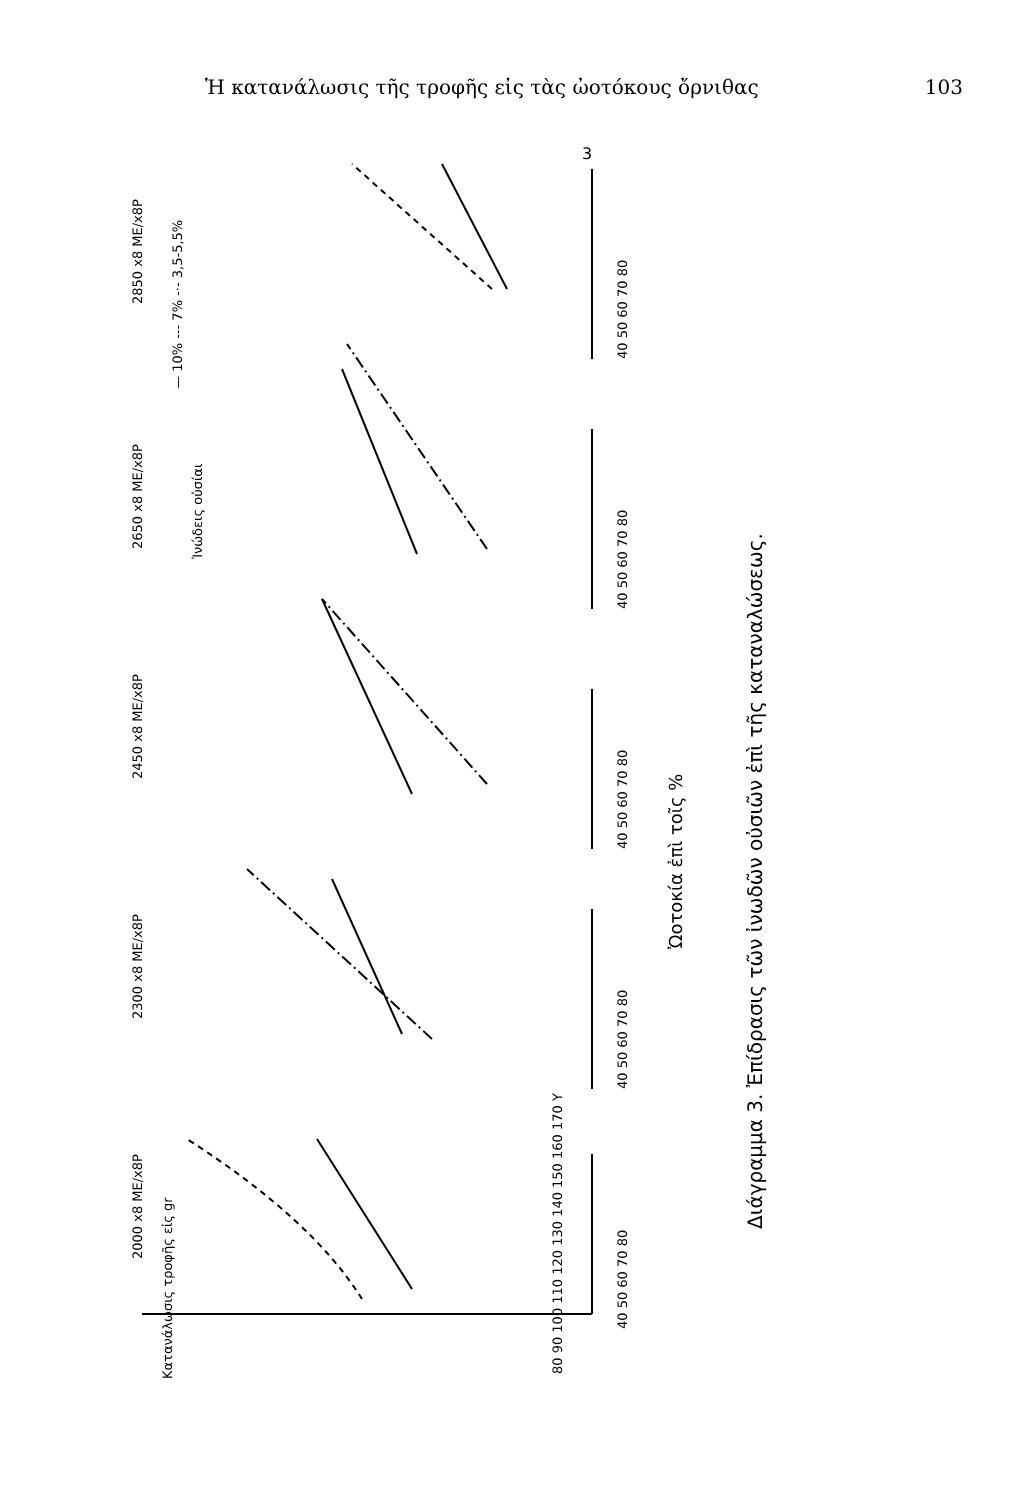Ἡ κατανάλωσις τῆς τροφῆς εἰς τὰς ὠοτόκους ὄρνιθας 103
2000 x8 ME/x8P
2300 x8 ME/x8P
2450 x8 ME/x8P
2650 x8 ME/x8P
2850 x8 ME/x8P
Ἰνώδεις οὐσίαι
— 10% --- 7% -·- 3,5-5,5%
Κατανάλωσις τροφῆς εἰς gr
40 50 60 70 80
40 50 60 70 80
40 50 60 70 80
40 50 60 70 80
40 50 60 70 80
80 90 100 110 120 130 140 150 160 170 Y
Ὠοτοκία ἐπὶ τοῖς %
Διάγραμμα 3. Ἐπίδρασις τῶν ἰνωδῶν οὐσιῶν ἐπὶ τῆς καταναλώσεως.
3